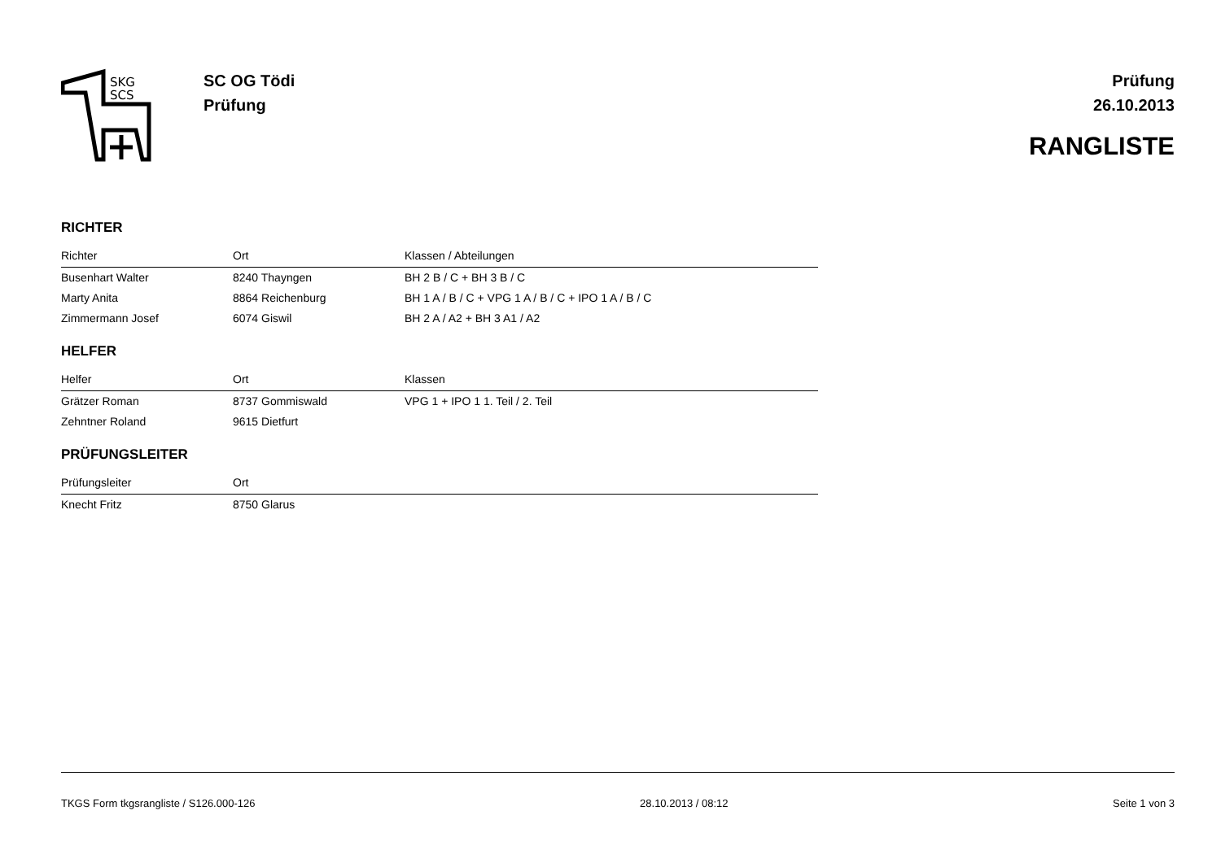SKG
SCS
SC OG Tödi
Prüfung
Prüfung
26.10.2013
RANGLISTE
RICHTER
| Richter | Ort | Klassen / Abteilungen |
| --- | --- | --- |
| Busenhart Walter | 8240 Thayngen | BH 2 B / C + BH 3 B / C |
| Marty Anita | 8864 Reichenburg | BH 1 A / B / C + VPG 1 A / B / C + IPO 1 A / B / C |
| Zimmermann Josef | 6074 Giswil | BH 2 A / A2 + BH 3 A1 / A2 |
HELFER
| Helfer | Ort | Klassen |
| --- | --- | --- |
| Grätzer Roman | 8737 Gommiswald | VPG 1 + IPO 1 1. Teil / 2. Teil |
| Zehntner Roland | 9615 Dietfurt | |
PRÜFUNGSLEITER
| Prüfungsleiter | Ort | |
| --- | --- | --- |
| Knecht Fritz | 8750 Glarus | |
TKGS Form tkgsrangliste / S126.000-126 28.10.2013 / 08:12 Seite 1 von 3